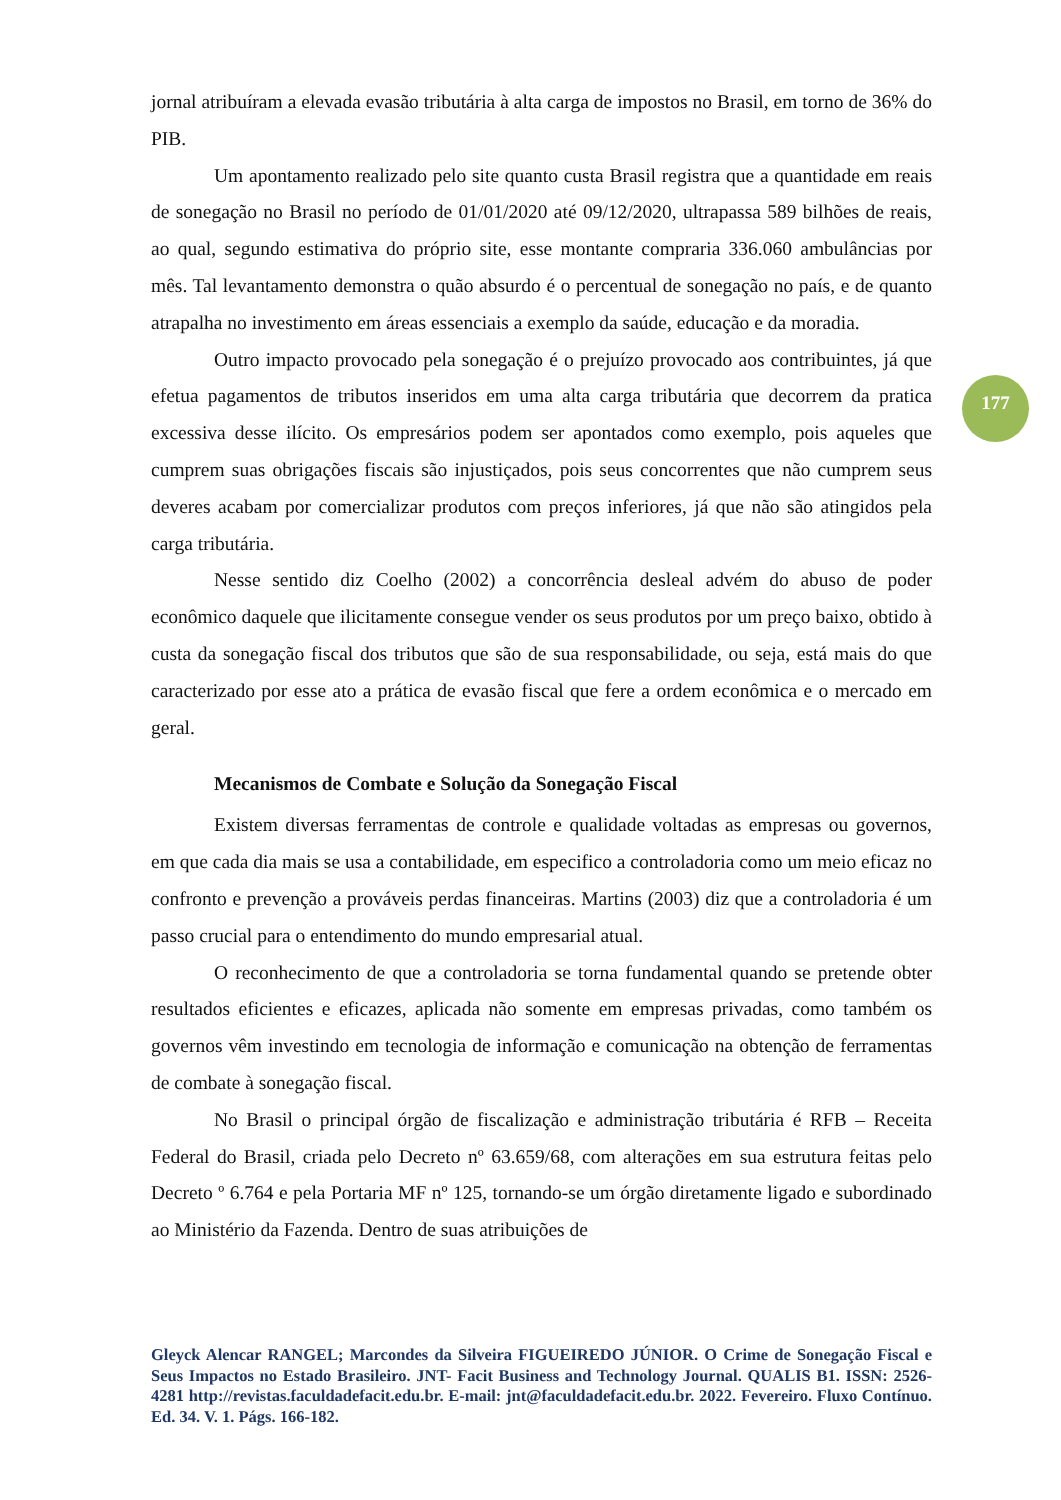177
jornal atribuíram a elevada evasão tributária à alta carga de impostos no Brasil, em torno de 36% do PIB.
Um apontamento realizado pelo site quanto custa Brasil registra que a quantidade em reais de sonegação no Brasil no período de 01/01/2020 até 09/12/2020, ultrapassa 589 bilhões de reais, ao qual, segundo estimativa do próprio site, esse montante compraria 336.060 ambulâncias por mês. Tal levantamento demonstra o quão absurdo é o percentual de sonegação no país, e de quanto atrapalha no investimento em áreas essenciais a exemplo da saúde, educação e da moradia.
Outro impacto provocado pela sonegação é o prejuízo provocado aos contribuintes, já que efetua pagamentos de tributos inseridos em uma alta carga tributária que decorrem da pratica excessiva desse ilícito. Os empresários podem ser apontados como exemplo, pois aqueles que cumprem suas obrigações fiscais são injustiçados, pois seus concorrentes que não cumprem seus deveres acabam por comercializar produtos com preços inferiores, já que não são atingidos pela carga tributária.
Nesse sentido diz Coelho (2002) a concorrência desleal advém do abuso de poder econômico daquele que ilicitamente consegue vender os seus produtos por um preço baixo, obtido à custa da sonegação fiscal dos tributos que são de sua responsabilidade, ou seja, está mais do que caracterizado por esse ato a prática de evasão fiscal que fere a ordem econômica e o mercado em geral.
Mecanismos de Combate e Solução da Sonegação Fiscal
Existem diversas ferramentas de controle e qualidade voltadas as empresas ou governos, em que cada dia mais se usa a contabilidade, em especifico a controladoria como um meio eficaz no confronto e prevenção a prováveis perdas financeiras. Martins (2003) diz que a controladoria é um passo crucial para o entendimento do mundo empresarial atual.
O reconhecimento de que a controladoria se torna fundamental quando se pretende obter resultados eficientes e eficazes, aplicada não somente em empresas privadas, como também os governos vêm investindo em tecnologia de informação e comunicação na obtenção de ferramentas de combate à sonegação fiscal.
No Brasil o principal órgão de fiscalização e administração tributária é RFB – Receita Federal do Brasil, criada pelo Decreto nº 63.659/68, com alterações em sua estrutura feitas pelo Decreto º 6.764 e pela Portaria MF nº 125, tornando-se um órgão diretamente ligado e subordinado ao Ministério da Fazenda. Dentro de suas atribuições de
Gleyck Alencar RANGEL; Marcondes da Silveira FIGUEIREDO JÚNIOR. O Crime de Sonegação Fiscal e Seus Impactos no Estado Brasileiro. JNT- Facit Business and Technology Journal. QUALIS B1. ISSN: 2526-4281 http://revistas.faculdadefacit.edu.br. E-mail: jnt@faculdadefacit.edu.br. 2022. Fevereiro. Fluxo Contínuo. Ed. 34. V. 1. Págs. 166-182.